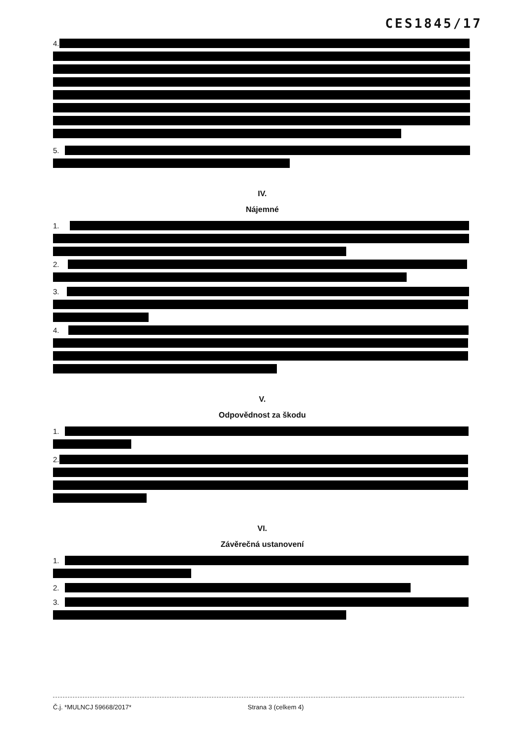CES1845/17
4.
5.
IV.
Nájemné
1.
2.
3.
4.
V.
Odpovědnost za škodu
1.
2.
VI.
Závěrečná ustanovení
1.
2.
3.
Č.j. *MULNCJ 59668/2017* Strana 3 (celkem 4)